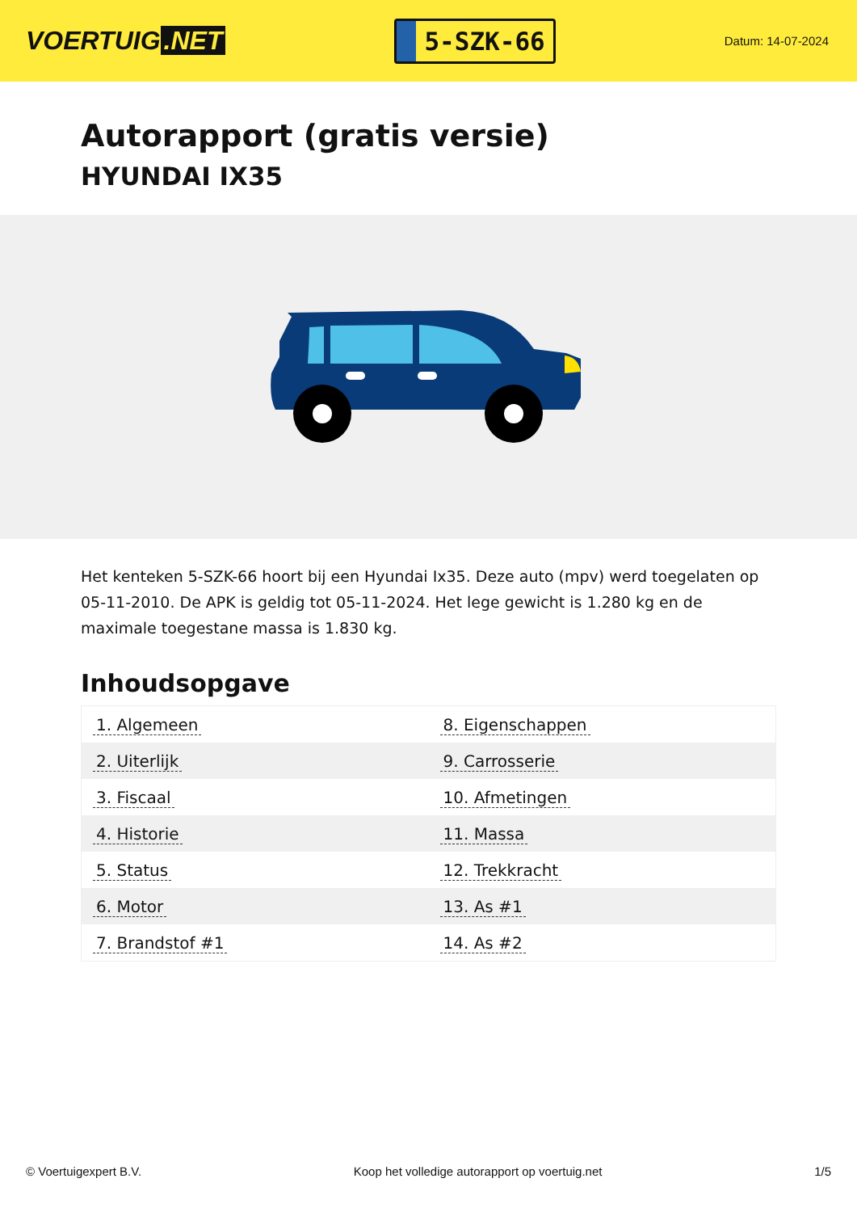VOERTUIG.NET
5-SZK-66
Datum: 14-07-2024
Autorapport (gratis versie)
HYUNDAI IX35
Het kenteken 5-SZK-66 hoort bij een Hyundai Ix35. Deze auto (mpv) werd toegelaten op 05-11-2010. De APK is geldig tot 05-11-2024. Het lege gewicht is 1.280 kg en de maximale toegestane massa is 1.830 kg.
Inhoudsopgave
| 1. Algemeen | 8. Eigenschappen |
| 2. Uiterlijk | 9. Carrosserie |
| 3. Fiscaal | 10. Afmetingen |
| 4. Historie | 11. Massa |
| 5. Status | 12. Trekkracht |
| 6. Motor | 13. As #1 |
| 7. Brandstof #1 | 14. As #2 |
© Voertuigexpert B.V. Koop het volledige autorapport op voertuig.net
1/5